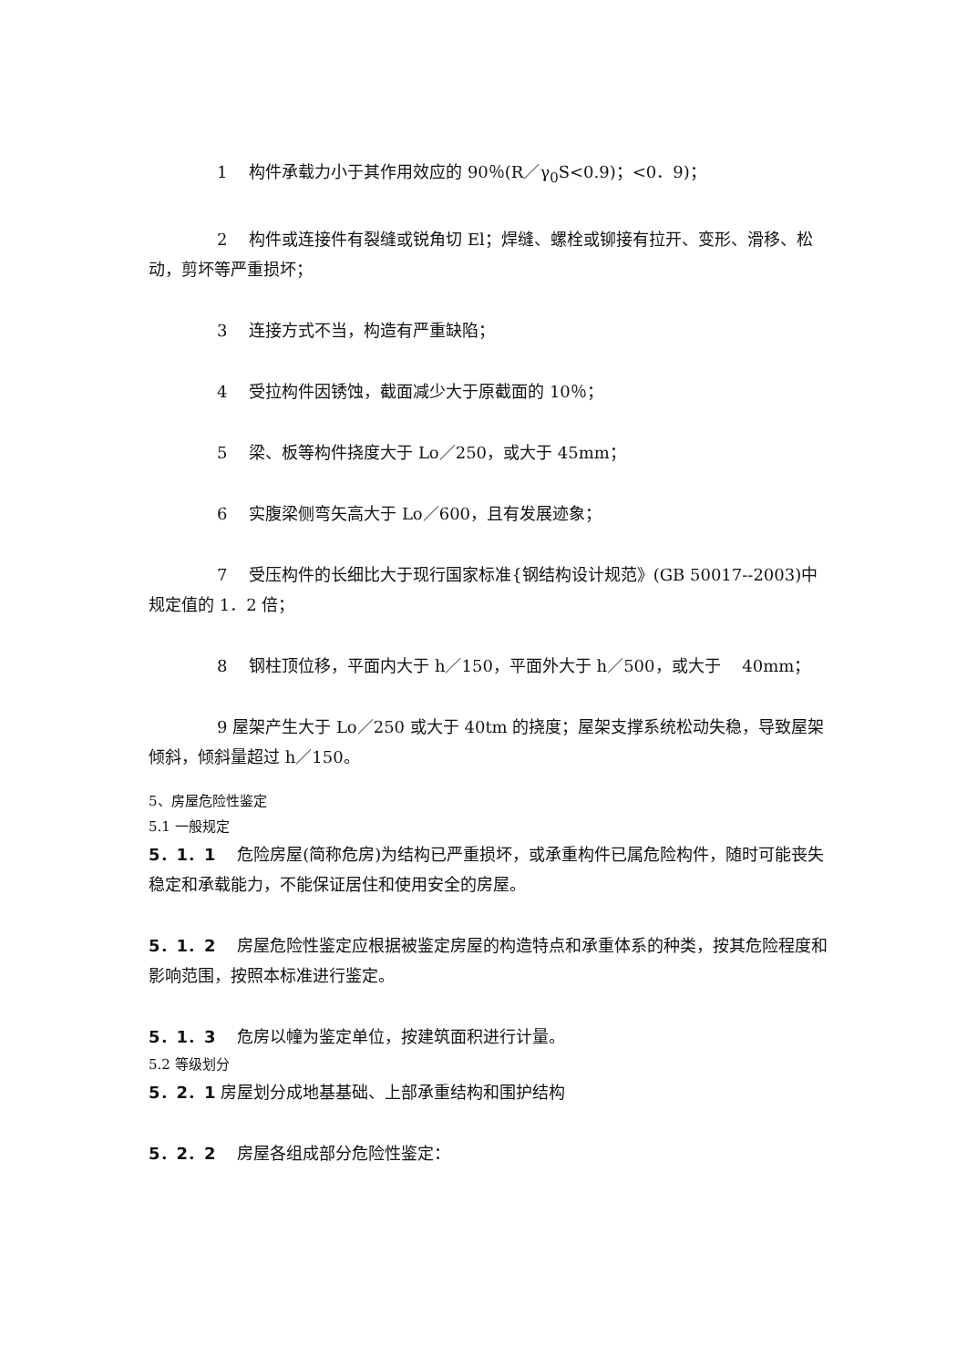1　 构件承载力小于其作用效应的 90％(R／γ<sub>0</sub>S<0.9)；<0．9)；
2　 构件或连接件有裂缝或锐角切 El；焊缝、螺栓或铆接有拉开、变形、滑移、松动，剪坏等严重损坏；
3　 连接方式不当，构造有严重缺陷；
4　 受拉构件因锈蚀，截面减少大于原截面的 10％；
5　 梁、板等构件挠度大于 Lo／250，或大于 45mm；
6　 实腹梁侧弯矢高大于 Lo／600，且有发展迹象；
7　 受压构件的长细比大于现行国家标准{钢结构设计规范》(GB 50017--2003)中规定值的 1．2 倍；
8　 钢柱顶位移，平面内大于 h／150，平面外大于 h／500，或大于　 40mm；
9 屋架产生大于 Lo／250 或大于 40tm 的挠度；屋架支撑系统松动失稳，导致屋架倾斜，倾斜量超过 h／150。
5、房屋危险性鉴定
5.1 一般规定
5．1．1　 危险房屋(简称危房)为结构已严重损坏，或承重构件已属危险构件，随时可能丧失稳定和承载能力，不能保证居住和使用安全的房屋。
5．1．2　 房屋危险性鉴定应根据被鉴定房屋的构造特点和承重体系的种类，按其危险程度和影响范围，按照本标准进行鉴定。
5．1．3　 危房以幢为鉴定单位，按建筑面积进行计量。
5.2 等级划分
5．2．1 房屋划分成地基基础、上部承重结构和围护结构
5．2．2　 房屋各组成部分危险性鉴定：